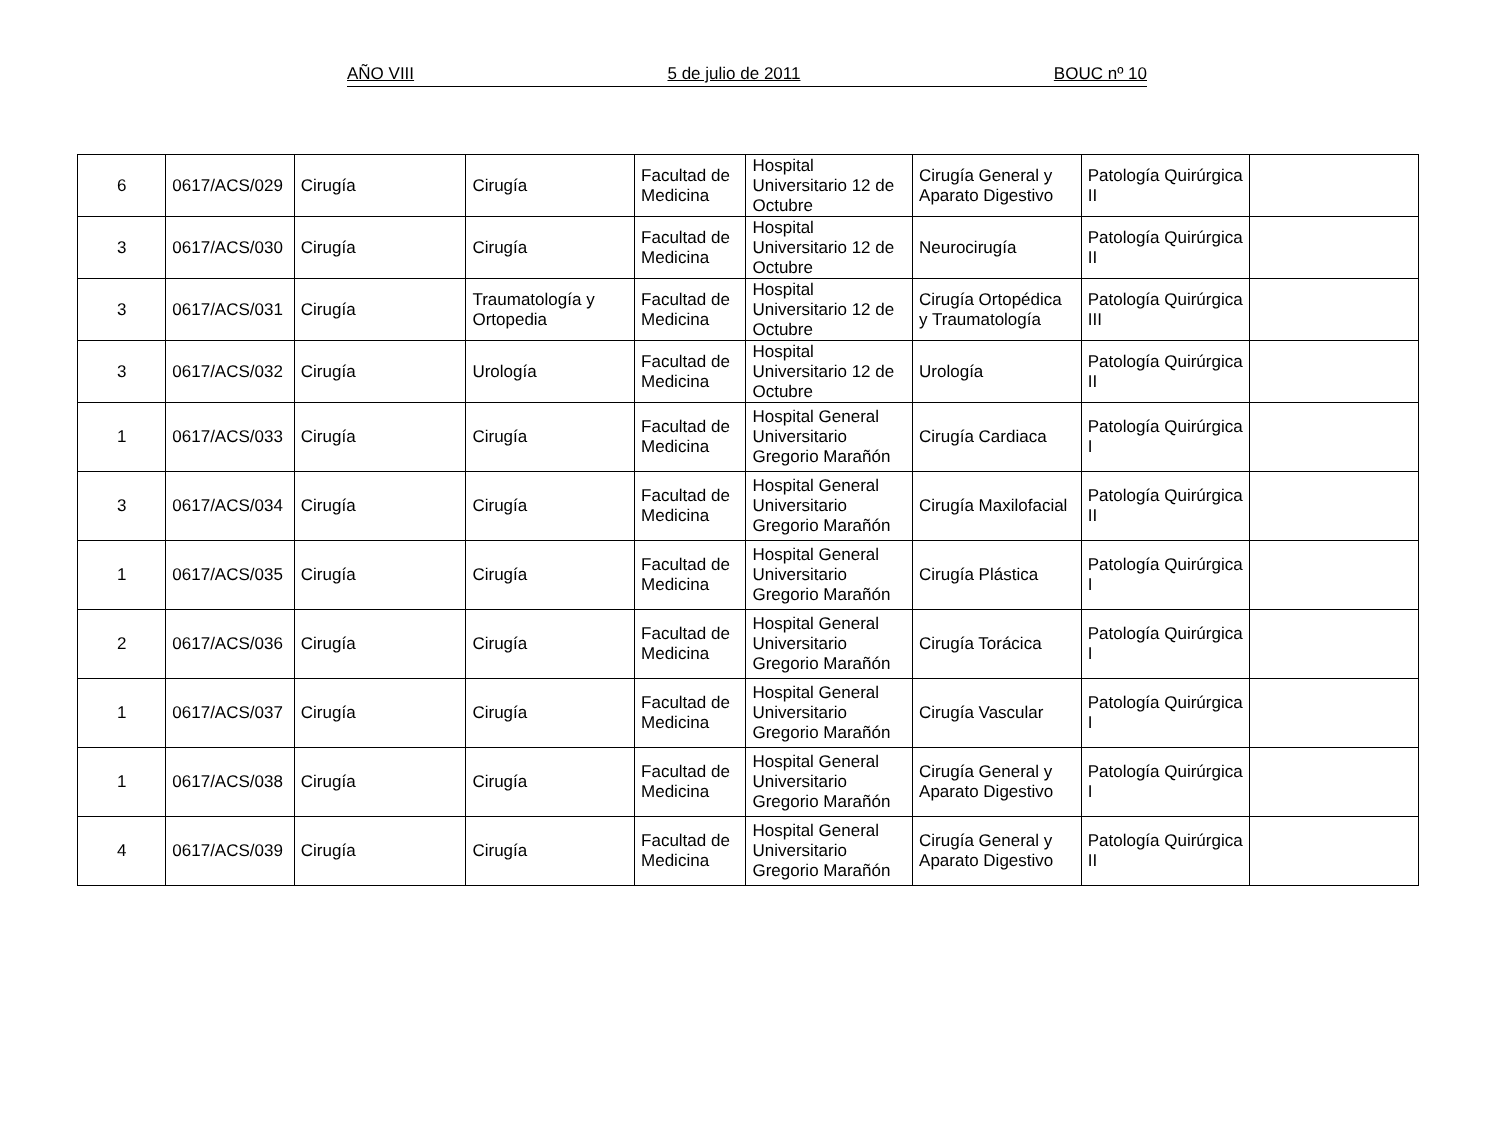AÑO VIII 5 de julio de 2011 BOUC nº 10
| 6 | 0617/ACS/029 | Cirugía | Cirugía | Facultad de Medicina | Hospital Universitario 12 de Octubre | Cirugía General y Aparato Digestivo | Patología Quirúrgica II | |
| 3 | 0617/ACS/030 | Cirugía | Cirugía | Facultad de Medicina | Hospital Universitario 12 de Octubre | Neurocirugía | Patología Quirúrgica II | |
| 3 | 0617/ACS/031 | Cirugía | Traumatología y Ortopedia | Facultad de Medicina | Hospital Universitario 12 de Octubre | Cirugía Ortopédica y Traumatología | Patología Quirúrgica III | |
| 3 | 0617/ACS/032 | Cirugía | Urología | Facultad de Medicina | Hospital Universitario 12 de Octubre | Urología | Patología Quirúrgica II | |
| 1 | 0617/ACS/033 | Cirugía | Cirugía | Facultad de Medicina | Hospital General Universitario Gregorio Marañón | Cirugía Cardiaca | Patología Quirúrgica I | |
| 3 | 0617/ACS/034 | Cirugía | Cirugía | Facultad de Medicina | Hospital General Universitario Gregorio Marañón | Cirugía Maxilofacial | Patología Quirúrgica II | |
| 1 | 0617/ACS/035 | Cirugía | Cirugía | Facultad de Medicina | Hospital General Universitario Gregorio Marañón | Cirugía Plástica | Patología Quirúrgica I | |
| 2 | 0617/ACS/036 | Cirugía | Cirugía | Facultad de Medicina | Hospital General Universitario Gregorio Marañón | Cirugía Torácica | Patología Quirúrgica I | |
| 1 | 0617/ACS/037 | Cirugía | Cirugía | Facultad de Medicina | Hospital General Universitario Gregorio Marañón | Cirugía Vascular | Patología Quirúrgica I | |
| 1 | 0617/ACS/038 | Cirugía | Cirugía | Facultad de Medicina | Hospital General Universitario Gregorio Marañón | Cirugía General y Aparato Digestivo | Patología Quirúrgica I | |
| 4 | 0617/ACS/039 | Cirugía | Cirugía | Facultad de Medicina | Hospital General Universitario Gregorio Marañón | Cirugía General y Aparato Digestivo | Patología Quirúrgica II | |